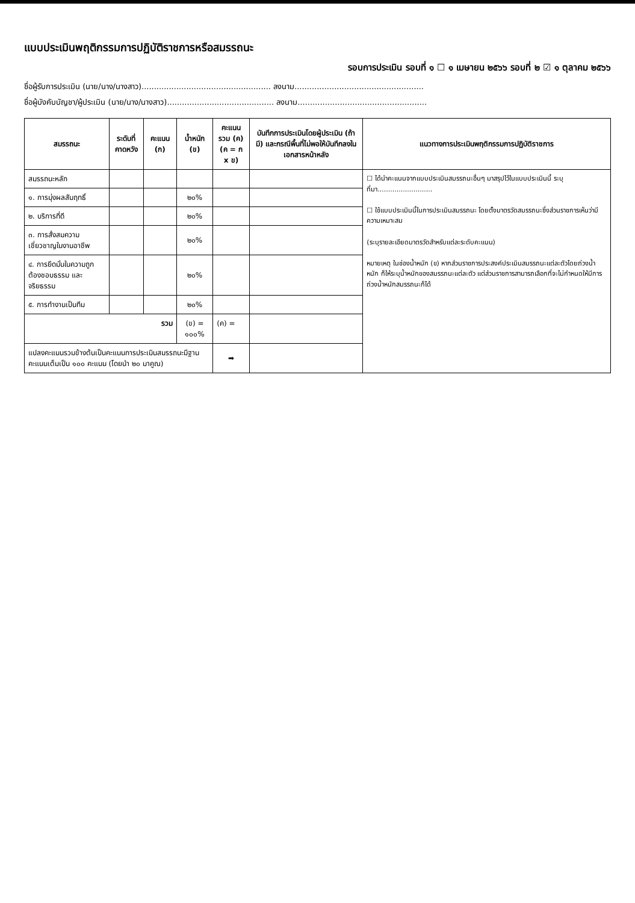แบบประเมินพฤติกรรมการปฏิบัติราชการหรือสมรรถนะ
รอบการประเมิน รอบที่ ๑ ☐ ๑ เมษายน ๒๕๖๖ รอบที่ ๒ ☑ ๑ ตุลาคม ๒๕๖๖
ชื่อผู้รับการประเมิน (นาย/นาง/นางสาว).................................................... ลงนาม....................................................
ชื่อผู้บังคับบัญชา/ผู้ประเมิน (นาย/นาง/นางสาว)........................................... ลงนาม....................................................
| สมรรถนะ | ระดับที่คาดหวัง | คะแนน (ก) | น้ำหนัก (ข) | คะแนนรวม (ค) (ค = ก x ข) | บันทึกการประเมินโดยผู้ประเมิน (ถ้ามี) และกรณีพื้นที่ไม่พอให้บันทึกลงในเอกสารหน้าหลัง | แนวทางการประเมินพฤติกรรมการปฏิบัติราชการ |
| --- | --- | --- | --- | --- | --- | --- |
| สมรรถนะหลัก | | | | | | ☐ ได้นำคะแนนจากแบบประเมินสมรรถนะอื่นๆ มาสรุปไว้ในแบบประเมินนี้ ระบุที่มา.......................... ☐ ใช้แบบประเมินนี้ในการประเมินสมรรถนะ โดยตั้งมาตรวัดสมรรถนะซึ่งส่วนราชการเห็นว่ามีความเหมาะสม (ระบุรายละเอียดมาตรวัดสำหรับแต่ละระดับคะแนน) หมายเหตุ ในช่องน้ำหนัก (ข) หากส่วนราชการประสงค์ประเมินสมรรถนะแต่ละตัวโดยถ่วงน้ำหนัก ก็ให้ระบุน้ำหนักของสมรรถนะแต่ละตัว แต่ส่วนราชการสามารถเลือกที่จะไม่กำหนดให้มีการถ่วงน้ำหนักสมรรถนะก็ได้ |
| ๑. การมุ่งผลสัมฤทธิ์ | | | ๒๐% | | | |
| ๒. บริการที่ดี | | | ๒๐% | | | |
| ๓. การสั่งสมความเชี่ยวชาญในงานอาชีพ | | | ๒๐% | | | |
| ๔. การยึดมั่นในความถูกต้องชอบธรรม และจริยธรรม | | | ๒๐% | | | |
| ๕. การทำงานเป็นทีม | | | ๒๐% | | | |
| รวม | | | (ข) = ๑๐๐% | (ค) = | | |
| แปลงคะแนนรวมข้างต้นเป็นคะแนนการประเมินสมรรถนะมีฐานคะแนนเต็มเป็น ๑๐๐ คะแนน (โดยนำ ๒๐ มาคูณ) | | | | ➡ | | |